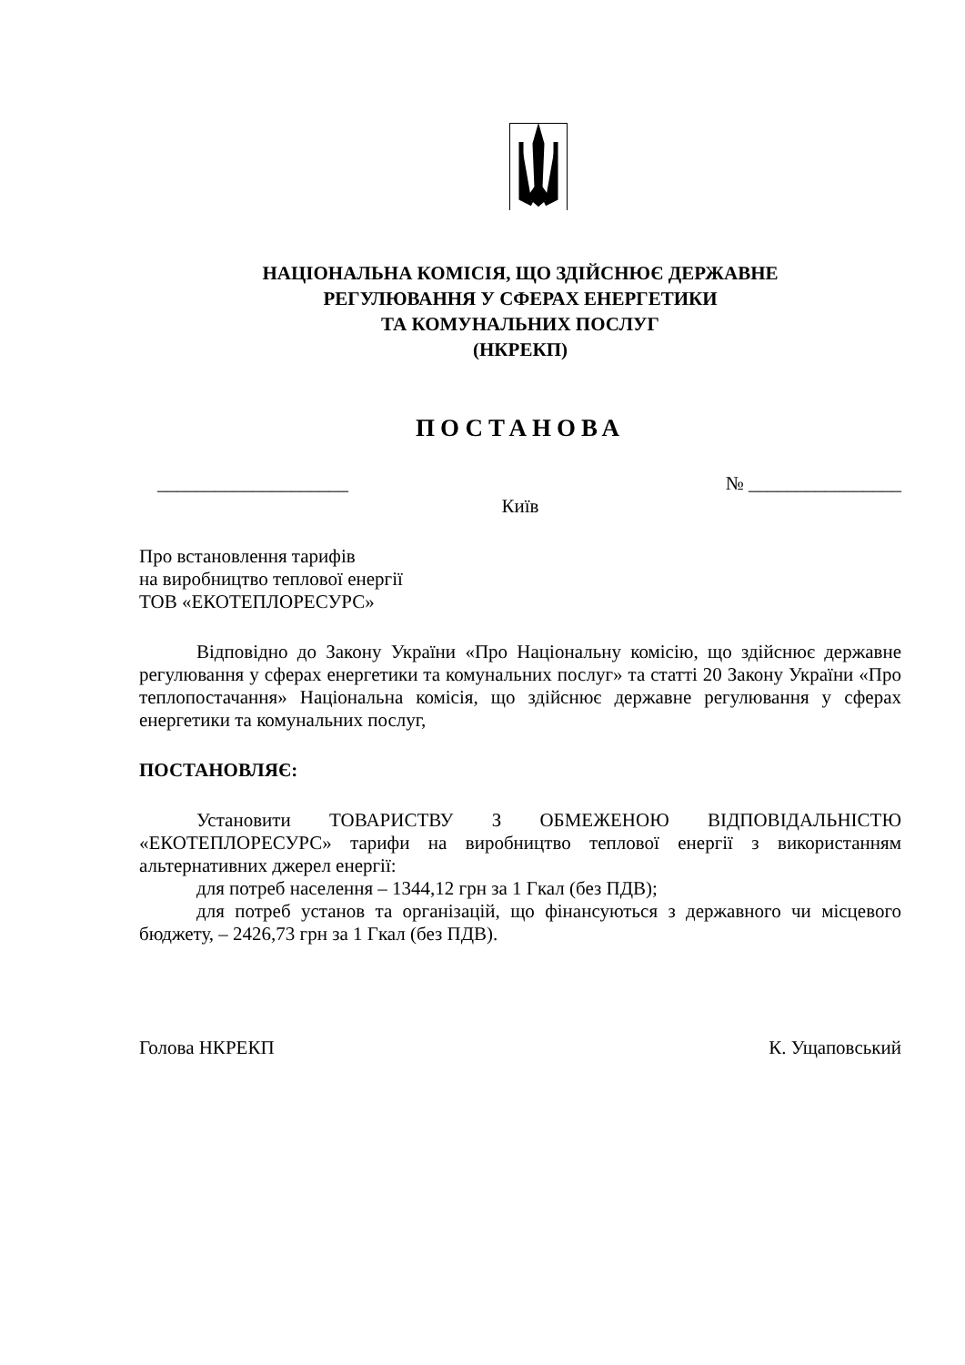НАЦІОНАЛЬНА КОМІСІЯ, ЩО ЗДІЙСНЮЄ ДЕРЖАВНЕ
РЕГУЛЮВАННЯ У СФЕРАХ ЕНЕРГЕТИКИ
ТА КОМУНАЛЬНИХ ПОСЛУГ
(НКРЕКП)
ПОСТАНОВА
____________________ № ________________
Київ
Про встановлення тарифів
на виробництво теплової енергії
ТОВ «ЕКОТЕПЛОРЕСУРС»
Відповідно до Закону України «Про Національну комісію, що здійснює державне регулювання у сферах енергетики та комунальних послуг» та статті 20 Закону України «Про теплопостачання» Національна комісія, що здійснює державне регулювання у сферах енергетики та комунальних послуг,
ПОСТАНОВЛЯЄ:
Установити ТОВАРИСТВУ З ОБМЕЖЕНОЮ ВІДПОВІДАЛЬНІСТЮ «ЕКОТЕПЛОРЕСУРС» тарифи на виробництво теплової енергії з використанням альтернативних джерел енергії:
для потреб населення – 1344,12 грн за 1 Гкал (без ПДВ);
для потреб установ та організацій, що фінансуються з державного чи місцевого бюджету, – 2426,73 грн за 1 Гкал (без ПДВ).
Голова НКРЕКП К. Ущаповський